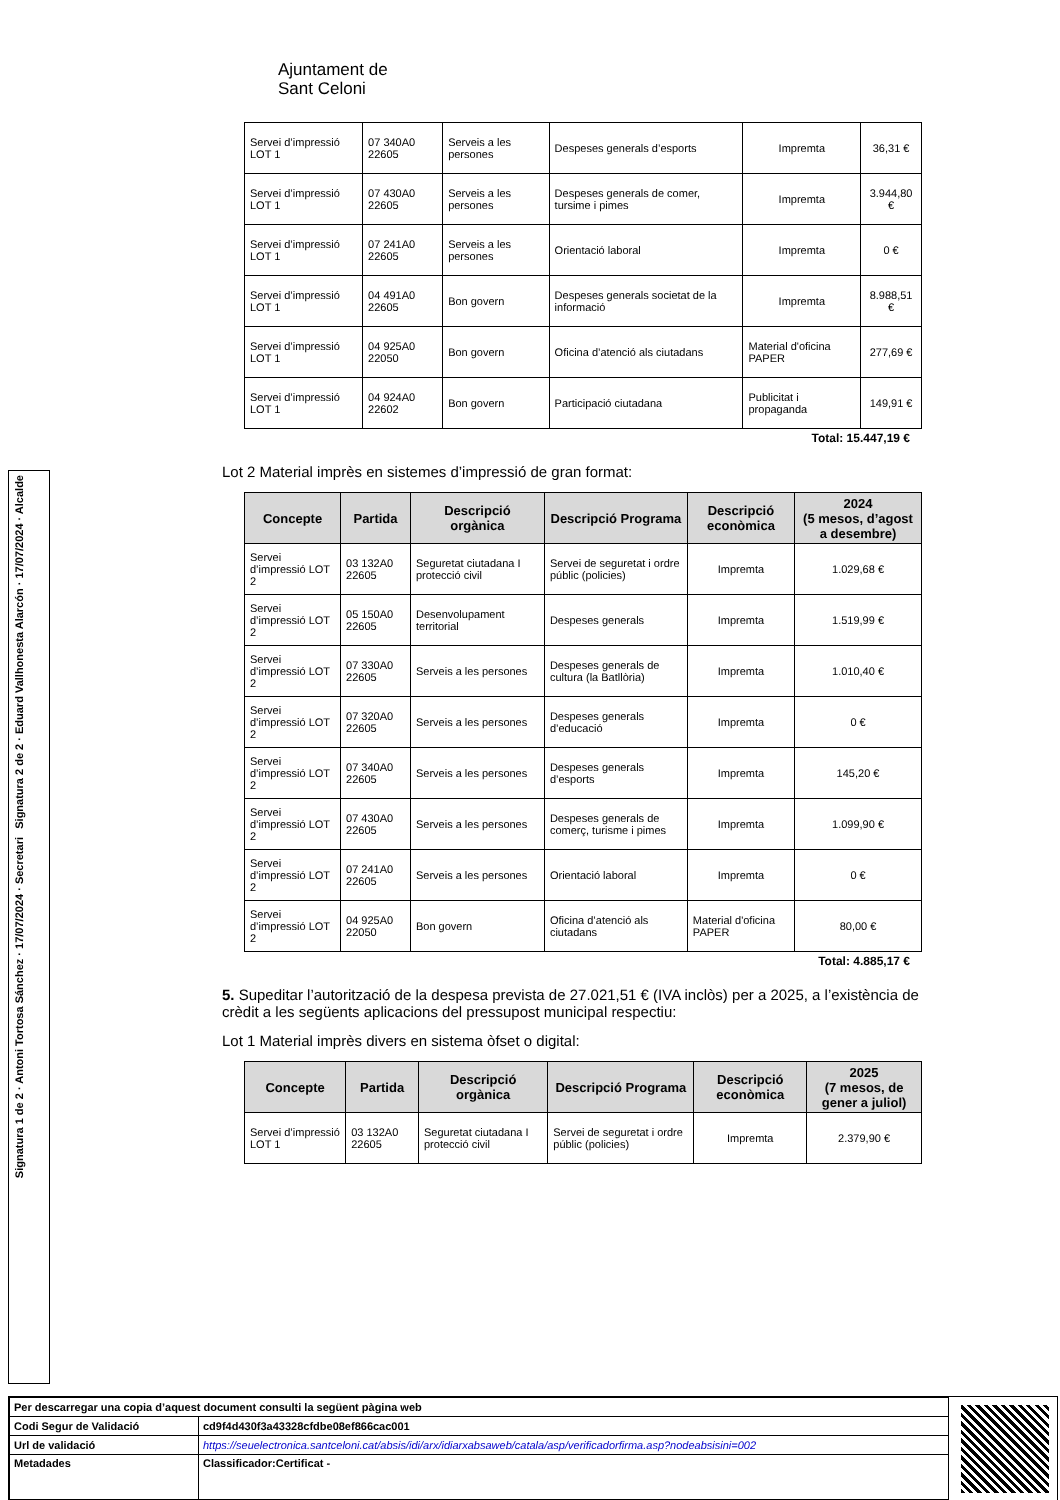Signatura 2 de 2 · Eduard Vallhonesta Alarcón · 17/07/2024 · Alcalde
Signatura 1 de 2 · Antoni Tortosa Sánchez · 17/07/2024 · Secretari
Ajuntament de
Sant Celoni
| Servei d’impressió LOT 1 | 07 340A0 22605 | Serveis a les persones | Despeses generals d’esports | Impremta | 36,31 € |
| Servei d’impressió LOT 1 | 07 430A0 22605 | Serveis a les persones | Despeses generals de comer, tursime i pimes | Impremta | 3.944,80 € |
| Servei d’impressió LOT 1 | 07 241A0 22605 | Serveis a les persones | Orientació laboral | Impremta | 0 € |
| Servei d’impressió LOT 1 | 04 491A0 22605 | Bon govern | Despeses generals societat de la informació | Impremta | 8.988,51 € |
| Servei d’impressió LOT 1 | 04 925A0 22050 | Bon govern | Oficina d’atenció als ciutadans | Material d'oficina PAPER | 277,69 € |
| Servei d’impressió LOT 1 | 04 924A0 22602 | Bon govern | Participació ciutadana | Publicitat i propaganda | 149,91 € |
Total: 15.447,19 €
Lot 2 Material imprès en sistemes d’impressió de gran format:
| Concepte | Partida | Descripció orgànica | Descripció Programa | Descripció econòmica | 2024 (5 mesos, d’agost a desembre) |
| --- | --- | --- | --- | --- | --- |
| Servei d’impressió LOT 2 | 03 132A0 22605 | Seguretat ciutadana I protecció civil | Servei de seguretat i ordre públic (policies) | Impremta | 1.029,68 € |
| Servei d’impressió LOT 2 | 05 150A0 22605 | Desenvolupament territorial | Despeses generals | Impremta | 1.519,99 € |
| Servei d’impressió LOT 2 | 07 330A0 22605 | Serveis a les persones | Despeses generals de cultura (la Batllòria) | Impremta | 1.010,40 € |
| Servei d’impressió LOT 2 | 07 320A0 22605 | Serveis a les persones | Despeses generals d’educació | Impremta | 0 € |
| Servei d’impressió LOT 2 | 07 340A0 22605 | Serveis a les persones | Despeses generals d’esports | Impremta | 145,20 € |
| Servei d’impressió LOT 2 | 07 430A0 22605 | Serveis a les persones | Despeses generals de comerç, turisme i pimes | Impremta | 1.099,90 € |
| Servei d’impressió LOT 2 | 07 241A0 22605 | Serveis a les persones | Orientació laboral | Impremta | 0 € |
| Servei d’impressió LOT 2 | 04 925A0 22050 | Bon govern | Oficina d’atenció als ciutadans | Material d'oficina PAPER | 80,00 € |
Total: 4.885,17 €
5. Supeditar l’autorització de la despesa prevista de 27.021,51 € (IVA inclòs) per a 2025, a l’existència de crèdit a les següents aplicacions del pressupost municipal respectiu:
Lot 1 Material imprès divers en sistema òfset o digital:
| Concepte | Partida | Descripció orgànica | Descripció Programa | Descripció econòmica | 2025 (7 mesos, de gener a juliol) |
| --- | --- | --- | --- | --- | --- |
| Servei d’impressió LOT 1 | 03 132A0 22605 | Seguretat ciutadana I protecció civil | Servei de seguretat i ordre públic (policies) | Impremta | 2.379,90 € |
| Per descarregar una copia d’aquest document consulti la següent pàgina web | |
| Codi Segur de Validació | cd9f4d430f3a43328cfdbe08ef866cac001 |
| Url de validació | https://seuelectronica.santceloni.cat/absis/idi/arx/idiarxabsaweb/catala/asp/verificadorfirma.asp?nodeabsisini=002 |
| Metadades | Classificador:Certificat - |